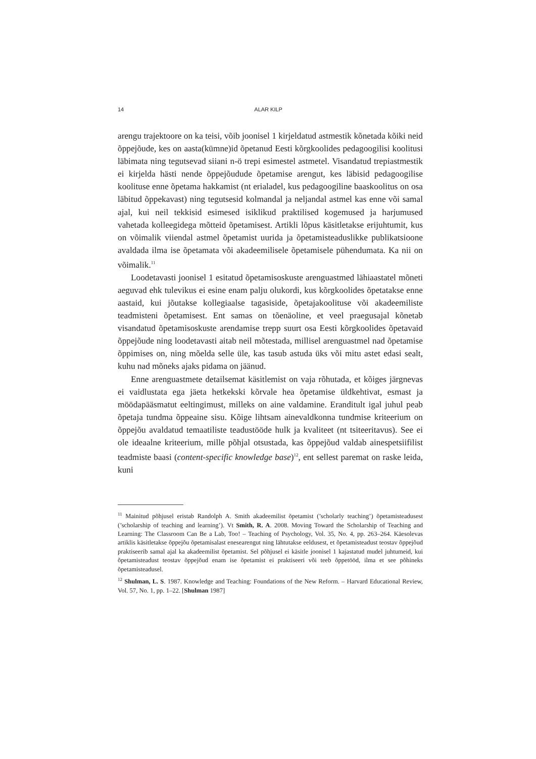14 ALAR KILP
arengu trajektoore on ka teisi, võib joonisel 1 kirjeldatud astmestik kõnetada kõiki neid õppejõude, kes on aasta(kümne)id õpetanud Eesti kõrgkoolides pedagoogilisi koolitusi läbimata ning tegutsevad siiani n-ö trepi esimestel astmetel. Visandatud trepiastmestik ei kirjelda hästi nende õppejõudude õpetamise arengut, kes läbisid pedagoogilise koolituse enne õpetama hakkamist (nt erialadel, kus pedagoogiline baaskoolitus on osa läbitud õppekavast) ning tegutsesid kolmandal ja neljandal astmel kas enne või samal ajal, kui neil tekkisid esimesed isiklikud praktilised kogemused ja harjumused vahetada kolleegidega mõtteid õpetamisest. Artikli lõpus käsitletakse erijuhtumit, kus on võimalik viiendal astmel õpetamist uurida ja õpetamisteaduslikke publikatsioone avaldada ilma ise õpetamata või akadeemilisele õpetamisele pühendumata. Ka nii on võimalik.<sup>11</sup>
Loodetavasti joonisel 1 esitatud õpetamisoskuste arenguastmed lähiaastatel mõneti aeguvad ehk tulevikus ei esine enam palju olukordi, kus kõrgkoolides õpetatakse enne aastaid, kui jõutakse kollegiaalse tagasiside, õpetajakoolituse või akadeemiliste teadmisteni õpetamisest. Ent samas on tõenäoline, et veel praegusajal kõnetab visandatud õpetamisoskuste arendamise trepp suurt osa Eesti kõrgkoolides õpetavaid õppejõude ning loodetavasti aitab neil mõtestada, millisel arenguastmel nad õpetamise õppimises on, ning mõelda selle üle, kas tasub astuda üks või mitu astet edasi sealt, kuhu nad mõneks ajaks pidama on jäänud.
Enne arenguastmete detailsemat käsitlemist on vaja rõhutada, et kõiges järgnevas ei vaidlustata ega jäeta hetkekski kõrvale hea õpetamise üldkehtivat, esmast ja möödapääsmatut eeltingimust, milleks on aine valdamine. Eranditult igal juhul peab õpetaja tundma õppeaine sisu. Kõige lihtsam ainevaldkonna tundmise kriteerium on õppejõu avaldatud temaatiliste teadustööde hulk ja kvaliteet (nt tsiteeritavus). See ei ole ideaalne kriteerium, mille põhjal otsustada, kas õppejõud valdab ainespetsiifilist teadmiste baasi (content-specific knowledge base)<sup>12</sup>, ent sellest paremat on raske leida, kuni
<sup>11</sup> Mainitud põhjusel eristab Randolph A. Smith akadeemilist õpetamist (’scholarly teaching’) õpetamisteadusest (’scholarship of teaching and learning’). Vt Smith, R. A. 2008. Moving Toward the Scholarship of Teaching and Learning: The Classroom Can Be a Lab, Too! – Teaching of Psychology, Vol. 35, No. 4, pp. 263–264. Käesolevas artiklis käsitletakse õppejõu õpetamisalast enesearengut ning lähtutakse eeldusest, et õpetamisteadust teostav õppejõud praktiseerib samal ajal ka akadeemilist õpetamist. Sel põhjusel ei käsitle joonisel 1 kajastatud mudel juhtumeid, kui õpetamisteadust teostav õppejõud enam ise õpetamist ei praktiseeri või teeb õppetööd, ilma et see põhineks õpetamisteadusel.
<sup>12</sup> Shulman, L. S. 1987. Knowledge and Teaching: Foundations of the New Reform. – Harvard Educational Review, Vol. 57, No. 1, pp. 1–22. [Shulman 1987]